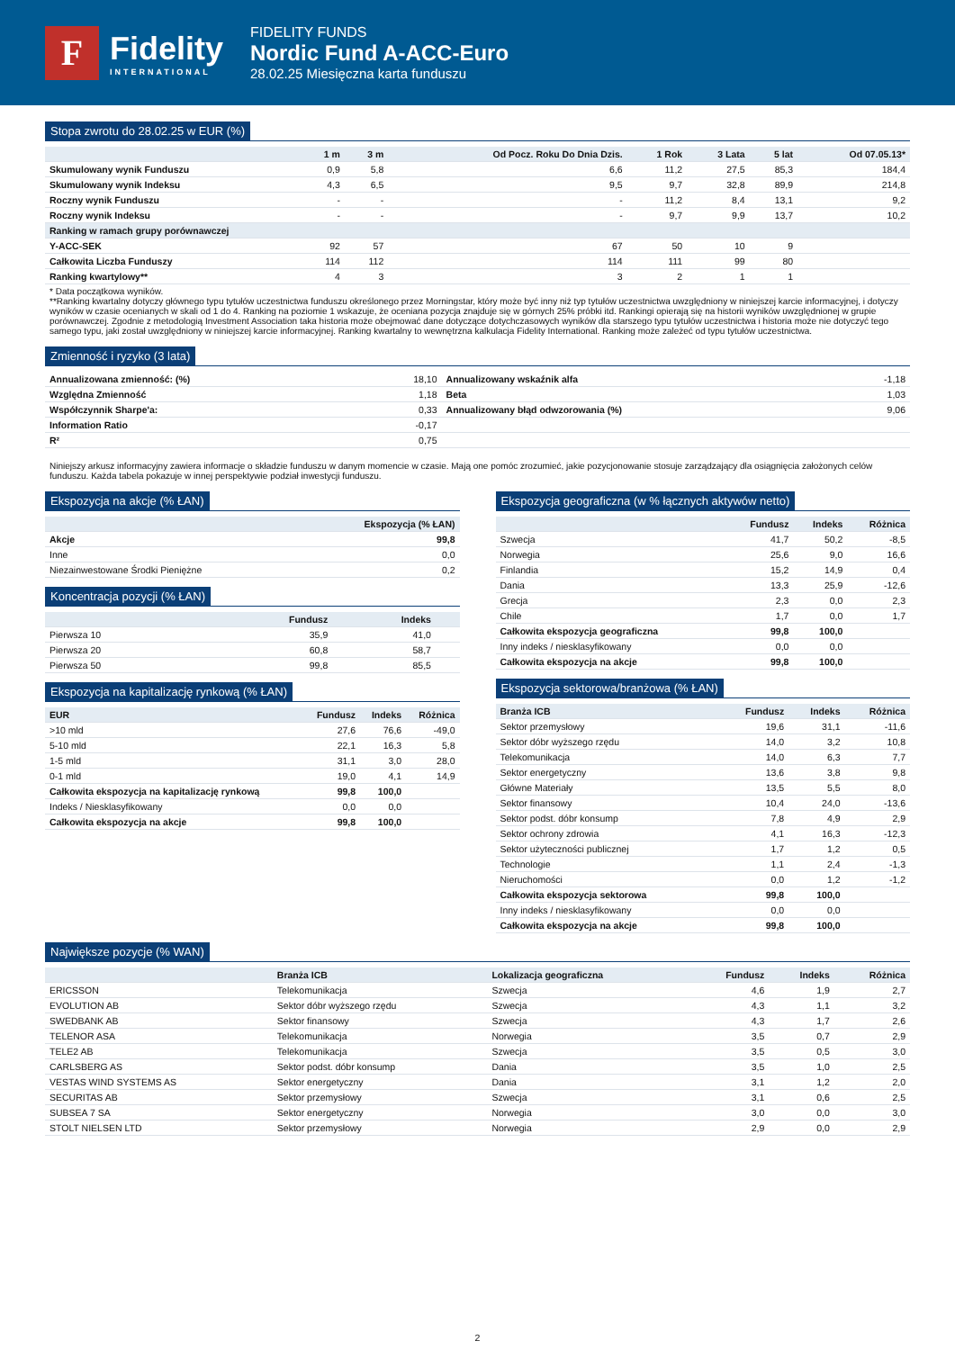F
Fidelity
INTERNATIONAL
FIDELITY FUNDS
Nordic Fund A-ACC-Euro
28.02.25 Miesięczna karta funduszu
Stopa zwrotu do 28.02.25 w EUR (%)
| | 1 m | 3 m | Od Pocz. Roku Do Dnia Dzis. | 1 Rok | 3 Lata | 5 lat | Od 07.05.13* |
| --- | --- | --- | --- | --- | --- | --- | --- |
| Skumulowany wynik Funduszu | 0,9 | 5,8 | 6,6 | 11,2 | 27,5 | 85,3 | 184,4 |
| Skumulowany wynik Indeksu | 4,3 | 6,5 | 9,5 | 9,7 | 32,8 | 89,9 | 214,8 |
| Roczny wynik Funduszu | - | - | - | 11,2 | 8,4 | 13,1 | 9,2 |
| Roczny wynik Indeksu | - | - | - | 9,7 | 9,9 | 13,7 | 10,2 |
| Ranking w ramach grupy porównawczej | | | | | | | |
| Y-ACC-SEK | 92 | 57 | 67 | 50 | 10 | 9 | |
| Całkowita Liczba Funduszy | 114 | 112 | 114 | 111 | 99 | 80 | |
| Ranking kwartylowy** | 4 | 3 | 3 | 2 | 1 | 1 | |
* Data początkowa wyników.
**Ranking kwartalny dotyczy głównego typu tytułów uczestnictwa funduszu określonego przez Morningstar, który może być inny niż typ tytułów uczestnictwa uwzględniony w niniejszej karcie informacyjnej, i dotyczy wyników w czasie ocenianych w skali od 1 do 4. Ranking na poziomie 1 wskazuje, że oceniana pozycja znajduje się w górnych 25% próbki itd. Rankingi opierają się na historii wyników uwzględnionej w grupie porównawczej. Zgodnie z metodologią Investment Association taka historia może obejmować dane dotyczące dotychczasowych wyników dla starszego typu tytułów uczestnictwa i historia może nie dotyczyć tego samego typu, jaki został uwzględniony w niniejszej karcie informacyjnej. Ranking kwartalny to wewnętrzna kalkulacja Fidelity International. Ranking może zależeć od typu tytułów uczestnictwa.
Zmienność i ryzyko (3 lata)
| Annualizowana zmienność: (%) | 18,10 | Annualizowany wskaźnik alfa | -1,18 |
| Względna Zmienność | 1,18 | Beta | 1,03 |
| Współczynnik Sharpe'a: | 0,33 | Annualizowany błąd odwzorowania (%) | 9,06 |
| Information Ratio | -0,17 | | |
| R² | 0,75 | | |
Niniejszy arkusz informacyjny zawiera informacje o składzie funduszu w danym momencie w czasie. Mają one pomóc zrozumieć, jakie pozycjonowanie stosuje zarządzający dla osiągnięcia założonych celów funduszu. Każda tabela pokazuje w innej perspektywie podział inwestycji funduszu.
Ekspozycja na akcje (% ŁAN)
| | Ekspozycja (% ŁAN) |
| --- | --- |
| Akcje | 99,8 |
| Inne | 0,0 |
| Niezainwestowane Środki Pieniężne | 0,2 |
Koncentracja pozycji (% ŁAN)
| | Fundusz | Indeks | |
| --- | --- | --- | --- |
| Pierwsza 10 | 35,9 | 41,0 | |
| Pierwsza 20 | 60,8 | 58,7 | |
| Pierwsza 50 | 99,8 | 85,5 | |
Ekspozycja na kapitalizację rynkową (% ŁAN)
| EUR | Fundusz | Indeks | Różnica |
| --- | --- | --- | --- |
| >10 mld | 27,6 | 76,6 | -49,0 |
| 5-10 mld | 22,1 | 16,3 | 5,8 |
| 1-5 mld | 31,1 | 3,0 | 28,0 |
| 0-1 mld | 19,0 | 4,1 | 14,9 |
| Całkowita ekspozycja na kapitalizację rynkową | 99,8 | 100,0 | |
| Indeks / Niesklasyfikowany | 0,0 | 0,0 | |
| Całkowita ekspozycja na akcje | 99,8 | 100,0 | |
Ekspozycja geograficzna (w % łącznych aktywów netto)
| | Fundusz | Indeks | Różnica |
| --- | --- | --- | --- |
| Szwecja | 41,7 | 50,2 | -8,5 |
| Norwegia | 25,6 | 9,0 | 16,6 |
| Finlandia | 15,2 | 14,9 | 0,4 |
| Dania | 13,3 | 25,9 | -12,6 |
| Grecja | 2,3 | 0,0 | 2,3 |
| Chile | 1,7 | 0,0 | 1,7 |
| Całkowita ekspozycja geograficzna | 99,8 | 100,0 | |
| Inny indeks / niesklasyfikowany | 0,0 | 0,0 | |
| Całkowita ekspozycja na akcje | 99,8 | 100,0 | |
Ekspozycja sektorowa/branżowa (% ŁAN)
| Branża ICB | Fundusz | Indeks | Różnica |
| --- | --- | --- | --- |
| Sektor przemysłowy | 19,6 | 31,1 | -11,6 |
| Sektor dóbr wyższego rzędu | 14,0 | 3,2 | 10,8 |
| Telekomunikacja | 14,0 | 6,3 | 7,7 |
| Sektor energetyczny | 13,6 | 3,8 | 9,8 |
| Główne Materiały | 13,5 | 5,5 | 8,0 |
| Sektor finansowy | 10,4 | 24,0 | -13,6 |
| Sektor podst. dóbr konsump | 7,8 | 4,9 | 2,9 |
| Sektor ochrony zdrowia | 4,1 | 16,3 | -12,3 |
| Sektor użyteczności publicznej | 1,7 | 1,2 | 0,5 |
| Technologie | 1,1 | 2,4 | -1,3 |
| Nieruchomości | 0,0 | 1,2 | -1,2 |
| Całkowita ekspozycja sektorowa | 99,8 | 100,0 | |
| Inny indeks / niesklasyfikowany | 0,0 | 0,0 | |
| Całkowita ekspozycja na akcje | 99,8 | 100,0 | |
Największe pozycje (% WAN)
| | Branża ICB | Lokalizacja geograficzna | Fundusz | Indeks | Różnica |
| --- | --- | --- | --- | --- | --- |
| ERICSSON | Telekomunikacja | Szwecja | 4,6 | 1,9 | 2,7 |
| EVOLUTION AB | Sektor dóbr wyższego rzędu | Szwecja | 4,3 | 1,1 | 3,2 |
| SWEDBANK AB | Sektor finansowy | Szwecja | 4,3 | 1,7 | 2,6 |
| TELENOR ASA | Telekomunikacja | Norwegia | 3,5 | 0,7 | 2,9 |
| TELE2 AB | Telekomunikacja | Szwecja | 3,5 | 0,5 | 3,0 |
| CARLSBERG AS | Sektor podst. dóbr konsump | Dania | 3,5 | 1,0 | 2,5 |
| VESTAS WIND SYSTEMS AS | Sektor energetyczny | Dania | 3,1 | 1,2 | 2,0 |
| SECURITAS AB | Sektor przemysłowy | Szwecja | 3,1 | 0,6 | 2,5 |
| SUBSEA 7 SA | Sektor energetyczny | Norwegia | 3,0 | 0,0 | 3,0 |
| STOLT NIELSEN LTD | Sektor przemysłowy | Norwegia | 2,9 | 0,0 | 2,9 |
2